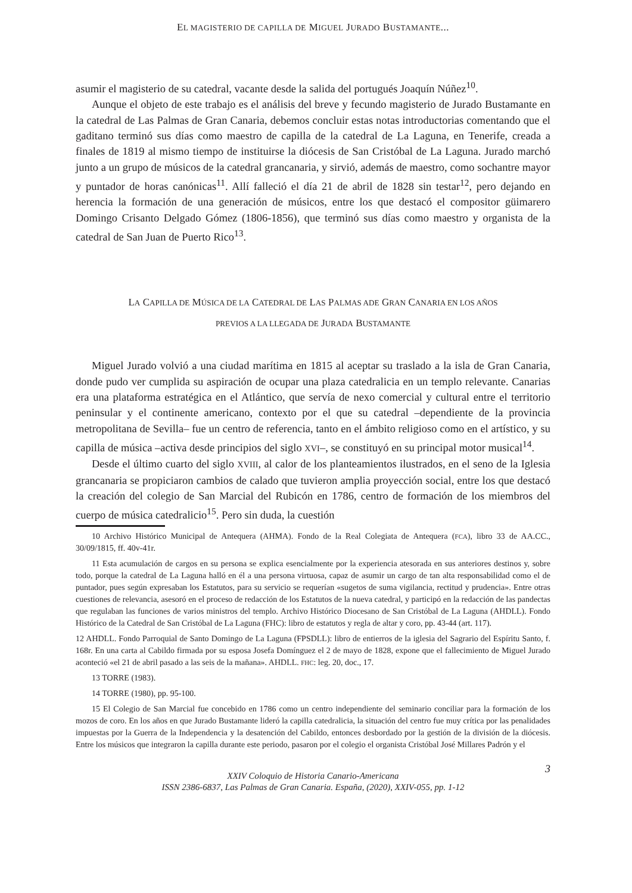EL MAGISTERIO DE CAPILLA DE MIGUEL JURADO BUSTAMANTE...
asumir el magisterio de su catedral, vacante desde la salida del portugués Joaquín Núñez<sup>10</sup>.
Aunque el objeto de este trabajo es el análisis del breve y fecundo magisterio de Jurado Bustamante en la catedral de Las Palmas de Gran Canaria, debemos concluir estas notas introductorias comentando que el gaditano terminó sus días como maestro de capilla de la catedral de La Laguna, en Tenerife, creada a finales de 1819 al mismo tiempo de instituirse la diócesis de San Cristóbal de La Laguna. Jurado marchó junto a un grupo de músicos de la catedral grancanaria, y sirvió, además de maestro, como sochantre mayor y puntador de horas canónicas<sup>11</sup>. Allí falleció el día 21 de abril de 1828 sin testar<sup>12</sup>, pero dejando en herencia la formación de una generación de músicos, entre los que destacó el compositor güimarero Domingo Crisanto Delgado Gómez (1806-1856), que terminó sus días como maestro y organista de la catedral de San Juan de Puerto Rico<sup>13</sup>.
LA CAPILLA DE MÚSICA DE LA CATEDRAL DE LAS PALMAS ADE GRAN CANARIA EN LOS AÑOS
PREVIOS A LA LLEGADA DE JURADA BUSTAMANTE
Miguel Jurado volvió a una ciudad marítima en 1815 al aceptar su traslado a la isla de Gran Canaria, donde pudo ver cumplida su aspiración de ocupar una plaza catedralicia en un templo relevante. Canarias era una plataforma estratégica en el Atlántico, que servía de nexo comercial y cultural entre el territorio peninsular y el continente americano, contexto por el que su catedral –dependiente de la provincia metropolitana de Sevilla– fue un centro de referencia, tanto en el ámbito religioso como en el artístico, y su capilla de música –activa desde principios del siglo XVI–, se constituyó en su principal motor musical<sup>14</sup>.
Desde el último cuarto del siglo XVIII, al calor de los planteamientos ilustrados, en el seno de la Iglesia grancanaria se propiciaron cambios de calado que tuvieron amplia proyección social, entre los que destacó la creación del colegio de San Marcial del Rubicón en 1786, centro de formación de los miembros del cuerpo de música catedralicio<sup>15</sup>. Pero sin duda, la cuestión
10 Archivo Histórico Municipal de Antequera (AHMA). Fondo de la Real Colegiata de Antequera (FCA), libro 33 de AA.CC., 30/09/1815, ff. 40v-41r.
11 Esta acumulación de cargos en su persona se explica esencialmente por la experiencia atesorada en sus anteriores destinos y, sobre todo, porque la catedral de La Laguna halló en él a una persona virtuosa, capaz de asumir un cargo de tan alta responsabilidad como el de puntador, pues según expresaban los Estatutos, para su servicio se requerían «sugetos de suma vigilancia, rectitud y prudencia». Entre otras cuestiones de relevancia, asesoró en el proceso de redacción de los Estatutos de la nueva catedral, y participó en la redacción de las pandectas que regulaban las funciones de varios ministros del templo. Archivo Histórico Diocesano de San Cristóbal de La Laguna (AHDLL). Fondo Histórico de la Catedral de San Cristóbal de La Laguna (FHC): libro de estatutos y regla de altar y coro, pp. 43-44 (art. 117).
12 AHDLL. Fondo Parroquial de Santo Domingo de La Laguna (FPSDLL): libro de entierros de la iglesia del Sagrario del Espíritu Santo, f. 168r. En una carta al Cabildo firmada por su esposa Josefa Domínguez el 2 de mayo de 1828, expone que el fallecimiento de Miguel Jurado aconteció «el 21 de abril pasado a las seis de la mañana». AHDLL. FHC: leg. 20, doc., 17.
13 TORRE (1983).
14 TORRE (1980), pp. 95-100.
15 El Colegio de San Marcial fue concebido en 1786 como un centro independiente del seminario conciliar para la formación de los mozos de coro. En los años en que Jurado Bustamante lideró la capilla catedralicia, la situación del centro fue muy crítica por las penalidades impuestas por la Guerra de la Independencia y la desatención del Cabildo, entonces desbordado por la gestión de la división de la diócesis. Entre los músicos que integraron la capilla durante este periodo, pasaron por el colegio el organista Cristóbal José Millares Padrón y el
3
XXIV Coloquio de Historia Canario-Americana
ISSN 2386-6837, Las Palmas de Gran Canaria. España, (2020), XXIV-055, pp. 1-12